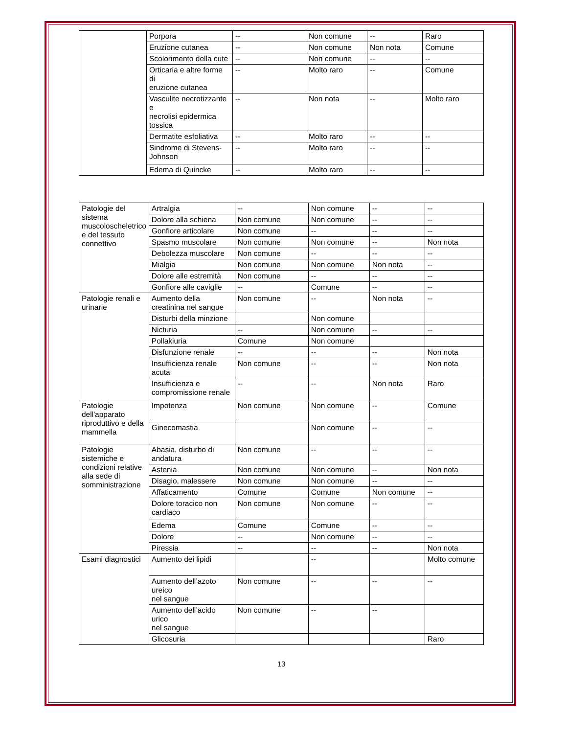| | Porpora | -- | Non comune | -- | Raro |
| | Eruzione cutanea | -- | Non comune | Non nota | Comune |
| | Scolorimento della cute | -- | Non comune | -- | -- |
| | Orticaria e altre forme di eruzione cutanea | -- | Molto raro | -- | Comune |
| | Vasculite necrotizzante e necrolisi epidermica tossica | -- | Non nota | -- | Molto raro |
| | Dermatite esfoliativa | -- | Molto raro | -- | -- |
| | Sindrome di Stevens-Johnson | -- | Molto raro | -- | -- |
| | Edema di Quincke | -- | Molto raro | -- | -- |
| Patologie del sistema muscoloscheletrico e del tessuto connettivo | Artralgia | -- | Non comune | -- | -- |
| | Dolore alla schiena | Non comune | Non comune | -- | -- |
| | Gonfiore articolare | Non comune | -- | -- | -- |
| | Spasmo muscolare | Non comune | Non comune | -- | Non nota |
| | Debolezza muscolare | Non comune | -- | -- | -- |
| | Mialgia | Non comune | Non comune | Non nota | -- |
| | Dolore alle estremità | Non comune | -- | -- | -- |
| | Gonfiore alle caviglie | -- | Comune | -- | -- |
| Patologie renali e urinarie | Aumento della creatinina nel sangue | Non comune | -- | Non nota | -- |
| | Disturbi della minzione | | Non comune | | |
| | Nicturia | -- | Non comune | -- | -- |
| | Pollakiuria | Comune | Non comune | | |
| | Disfunzione renale | -- | -- | -- | Non nota |
| | Insufficienza renale acuta | Non comune | -- | -- | Non nota |
| | Insufficienza e compromissione renale | -- | -- | Non nota | Raro |
| Patologie dell'apparato riproduttivo e della mammella | Impotenza | Non comune | Non comune | -- | Comune |
| | Ginecomastia | | Non comune | -- | -- |
| Patologie sistemiche e condizioni relative alla sede di somministrazione | Abasia, disturbo di andatura | Non comune | -- | -- | -- |
| | Astenia | Non comune | Non comune | -- | Non nota |
| | Disagio, malessere | Non comune | Non comune | -- | -- |
| | Affaticamento | Comune | Comune | Non comune | -- |
| | Dolore toracico non cardiaco | Non comune | Non comune | -- | -- |
| | Edema | Comune | Comune | -- | -- |
| | Dolore | -- | Non comune | -- | -- |
| | Piressia | -- | -- | -- | Non nota |
| Esami diagnostici | Aumento dei lipidi | | -- | | Molto comune |
| | Aumento dell’azoto ureico nel sangue | Non comune | -- | -- | -- |
| | Aumento dell’acido urico nel sangue | Non comune | -- | -- | |
| | Glicosuria | | | | Raro |
13